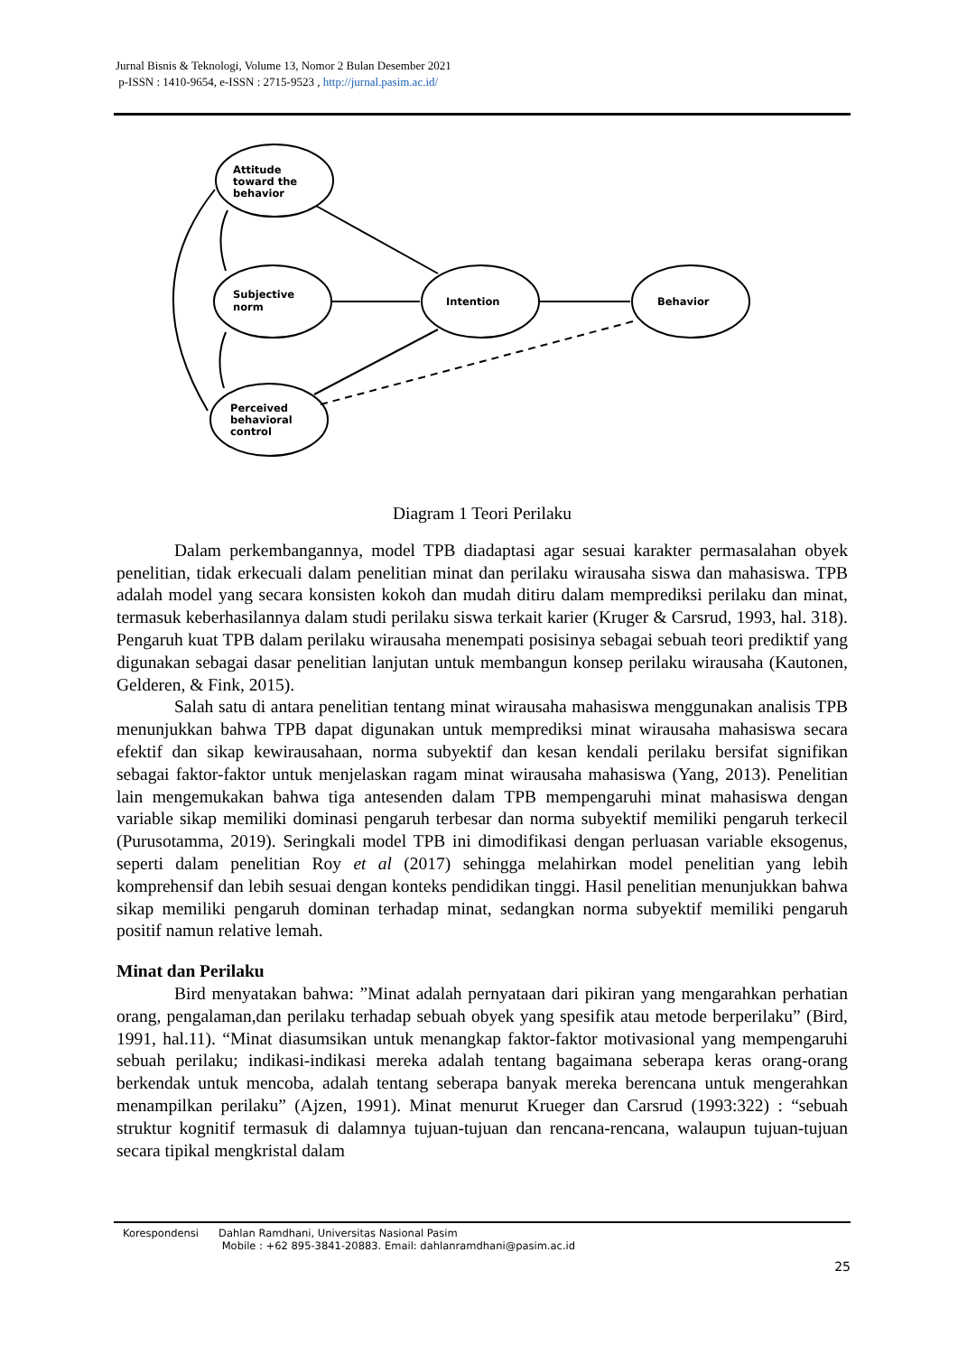Jurnal Bisnis & Teknologi, Volume 13, Nomor 2 Bulan Desember 2021
p-ISSN : 1410-9654, e-ISSN : 2715-9523 , http://jurnal.pasim.ac.id/
Attitude
toward the
behavior
Subjective
norm
Intention
Behavior
Perceived
behavioral
control
Diagram 1 Teori Perilaku
Dalam perkembangannya, model TPB diadaptasi agar sesuai karakter permasalahan obyek penelitian, tidak erkecuali dalam penelitian minat dan perilaku wirausaha siswa dan mahasiswa. TPB adalah model yang secara konsisten kokoh dan mudah ditiru dalam memprediksi perilaku dan minat, termasuk keberhasilannya dalam studi perilaku siswa terkait karier (Kruger & Carsrud, 1993, hal. 318). Pengaruh kuat TPB dalam perilaku wirausaha menempati posisinya sebagai sebuah teori prediktif yang digunakan sebagai dasar penelitian lanjutan untuk membangun konsep perilaku wirausaha (Kautonen, Gelderen, & Fink, 2015).
Salah satu di antara penelitian tentang minat wirausaha mahasiswa menggunakan analisis TPB menunjukkan bahwa TPB dapat digunakan untuk memprediksi minat wirausaha mahasiswa secara efektif dan sikap kewirausahaan, norma subyektif dan kesan kendali perilaku bersifat signifikan sebagai faktor-faktor untuk menjelaskan ragam minat wirausaha mahasiswa (Yang, 2013). Penelitian lain mengemukakan bahwa tiga antesenden dalam TPB mempengaruhi minat mahasiswa dengan variable sikap memiliki dominasi pengaruh terbesar dan norma subyektif memiliki pengaruh terkecil (Purusotamma, 2019). Seringkali model TPB ini dimodifikasi dengan perluasan variable eksogenus, seperti dalam penelitian Roy et al (2017) sehingga melahirkan model penelitian yang lebih komprehensif dan lebih sesuai dengan konteks pendidikan tinggi. Hasil penelitian menunjukkan bahwa sikap memiliki pengaruh dominan terhadap minat, sedangkan norma subyektif memiliki pengaruh positif namun relative lemah.
Minat dan Perilaku
Bird menyatakan bahwa: ”Minat adalah pernyataan dari pikiran yang mengarahkan perhatian orang, pengalaman,dan perilaku terhadap sebuah obyek yang spesifik atau metode berperilaku” (Bird, 1991, hal.11). “Minat diasumsikan untuk menangkap faktor-faktor motivasional yang mempengaruhi sebuah perilaku; indikasi-indikasi mereka adalah tentang bagaimana seberapa keras orang-orang berkendak untuk mencoba, adalah tentang seberapa banyak mereka berencana untuk mengerahkan menampilkan perilaku” (Ajzen, 1991). Minat menurut Krueger dan Carsrud (1993:322) : “sebuah struktur kognitif termasuk di dalamnya tujuan-tujuan dan rencana-rencana, walaupun tujuan-tujuan secara tipikal mengkristal dalam
| Korespondensi | Dahlan Ramdhani, Universitas Nasional Pasim Mobile : +62 895-3841-20883. Email: dahlanramdhani@pasim.ac.id |
25